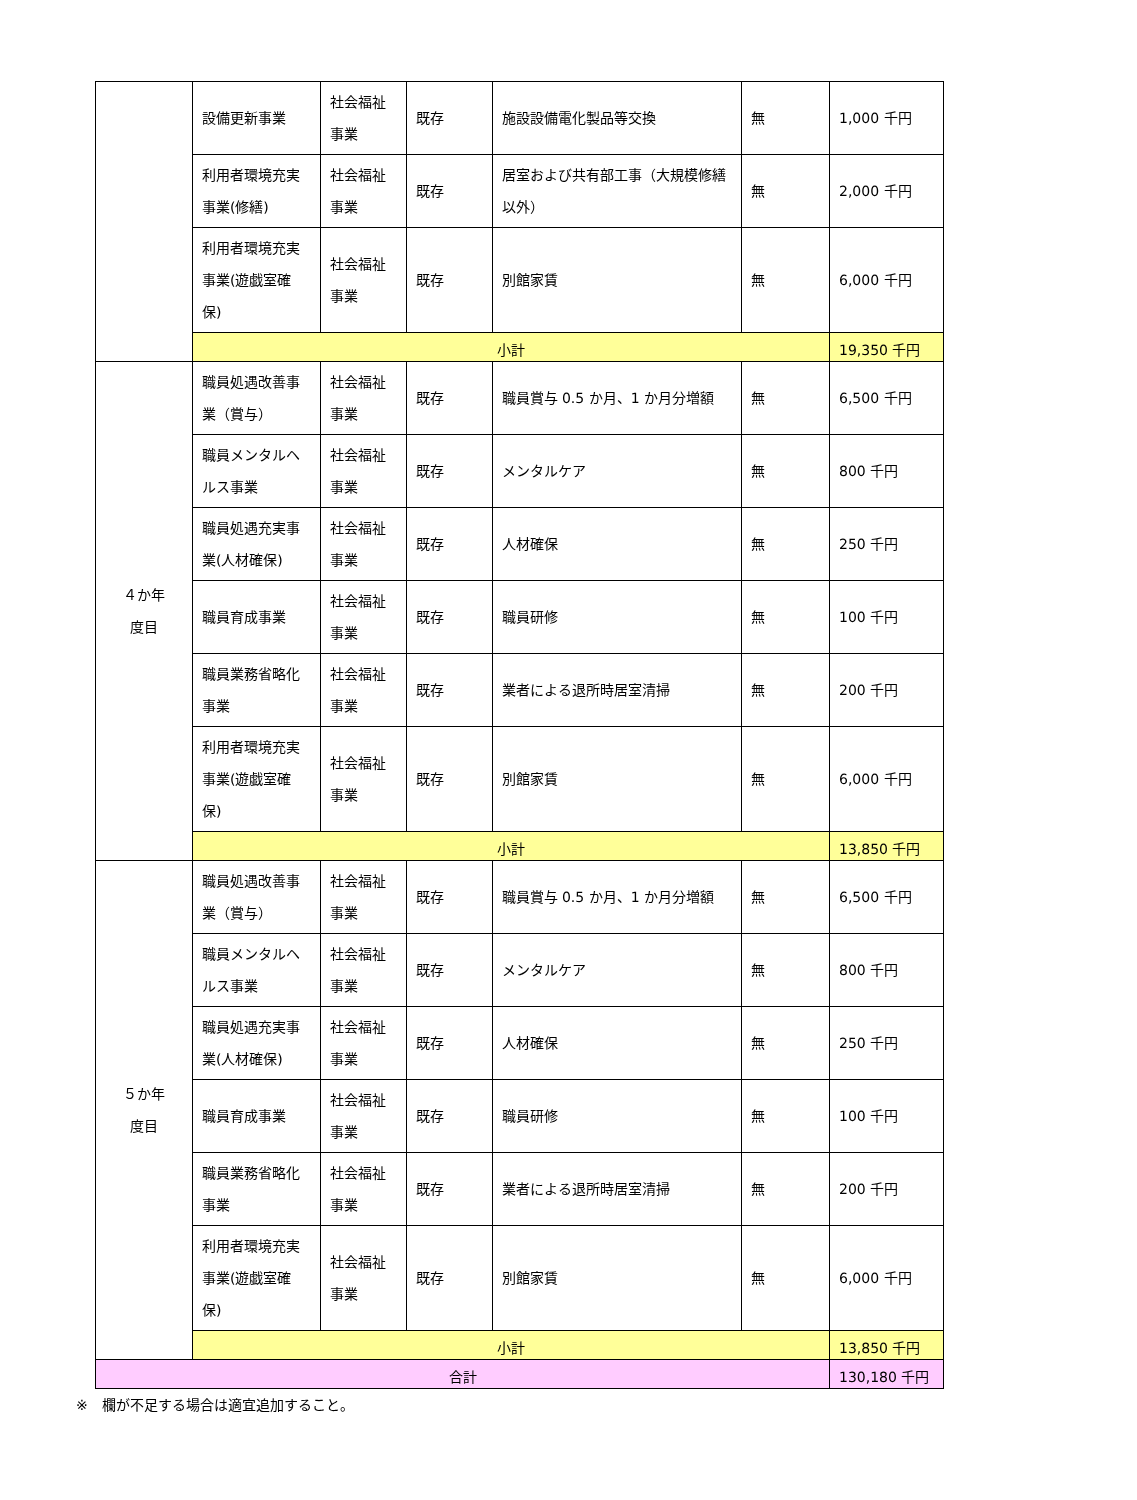| | 設備更新事業 | 社会福祉事業 | 既存 | 施設設備電化製品等交換 | 無 | 1,000 千円 |
| | 利用者環境充実事業(修繕) | 社会福祉事業 | 既存 | 居室および共有部工事（大規模修繕以外） | 無 | 2,000 千円 |
| | 利用者環境充実事業(遊戯室確保) | 社会福祉事業 | 既存 | 別館家賃 | 無 | 6,000 千円 |
| | 小計 | | | | | 19,350 千円 |
| ４か年 度目 | 職員処遇改善事業（賞与） | 社会福祉事業 | 既存 | 職員賞与 0.5 か月、1 か月分増額 | 無 | 6,500 千円 |
| | 職員メンタルヘルス事業 | 社会福祉事業 | 既存 | メンタルケア | 無 | 800 千円 |
| | 職員処遇充実事業(人材確保) | 社会福祉事業 | 既存 | 人材確保 | 無 | 250 千円 |
| | 職員育成事業 | 社会福祉事業 | 既存 | 職員研修 | 無 | 100 千円 |
| | 職員業務省略化事業 | 社会福祉事業 | 既存 | 業者による退所時居室清掃 | 無 | 200 千円 |
| | 利用者環境充実事業(遊戯室確保) | 社会福祉事業 | 既存 | 別館家賃 | 無 | 6,000 千円 |
| | 小計 | | | | | 13,850 千円 |
| ５か年 度目 | 職員処遇改善事業（賞与） | 社会福祉事業 | 既存 | 職員賞与 0.5 か月、1 か月分増額 | 無 | 6,500 千円 |
| | 職員メンタルヘルス事業 | 社会福祉事業 | 既存 | メンタルケア | 無 | 800 千円 |
| | 職員処遇充実事業(人材確保) | 社会福祉事業 | 既存 | 人材確保 | 無 | 250 千円 |
| | 職員育成事業 | 社会福祉事業 | 既存 | 職員研修 | 無 | 100 千円 |
| | 職員業務省略化事業 | 社会福祉事業 | 既存 | 業者による退所時居室清掃 | 無 | 200 千円 |
| | 利用者環境充実事業(遊戯室確保) | 社会福祉事業 | 既存 | 別館家賃 | 無 | 6,000 千円 |
| | 小計 | | | | | 13,850 千円 |
| 合計 | | | | | | 130,180 千円 |
※　欄が不足する場合は適宜追加すること。